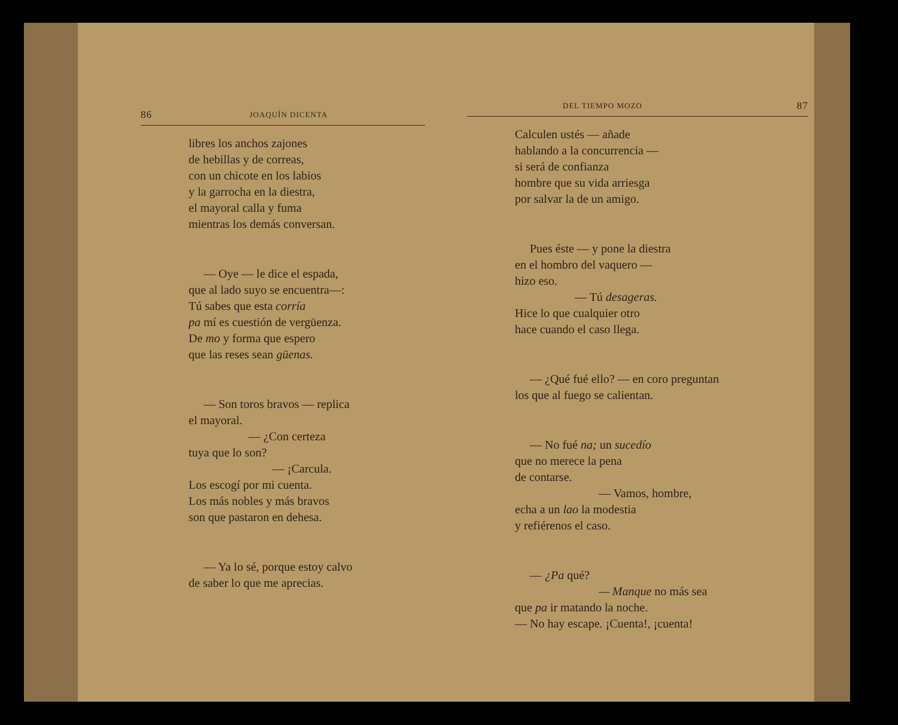86 JOAQUÍN DICENTA
libres los anchos zajones
de hebillas y de correas,
con un chicote en los labios
y la garrocha en la diestra,
el mayoral calla y fuma
mientras los demás conversan.
— Oye — le dice el espada,
que al lado suyo se encuentra—:
Tú sabes que esta corría
pa mí es cuestión de vergüenza.
De mo y forma que espero
que las reses sean güenas.
— Son toros bravos — replica
el mayoral.
— ¿Con certeza
tuya que lo son?
— ¡Carcula.
Los escogí por mi cuenta.
Los más nobles y más bravos
son que pastaron en dehesa.
— Ya lo sé, porque estoy calvo
de saber lo que me aprecias.
DEL TIEMPO MOZO 87
Calculen ustés — añade
hablando a la concurrencia —
si será de confianza
hombre que su vida arriesga
por salvar la de un amigo.
Pues éste — y pone la diestra
en el hombro del vaquero —
hizo eso.
— Tú desageras.
Hice lo que cualquier otro
hace cuando el caso llega.
— ¿Qué fué ello? — en coro preguntan
los que al fuego se calientan.
— No fué na; un sucedío
que no merece la pena
de contarse.
— Vamos, hombre,
echa a un lao la modestia
y refiérenos el caso.
— ¿Pa qué?
— Manque no más sea
que pa ir matando la noche.
— No hay escape. ¡Cuenta!, ¡cuenta!